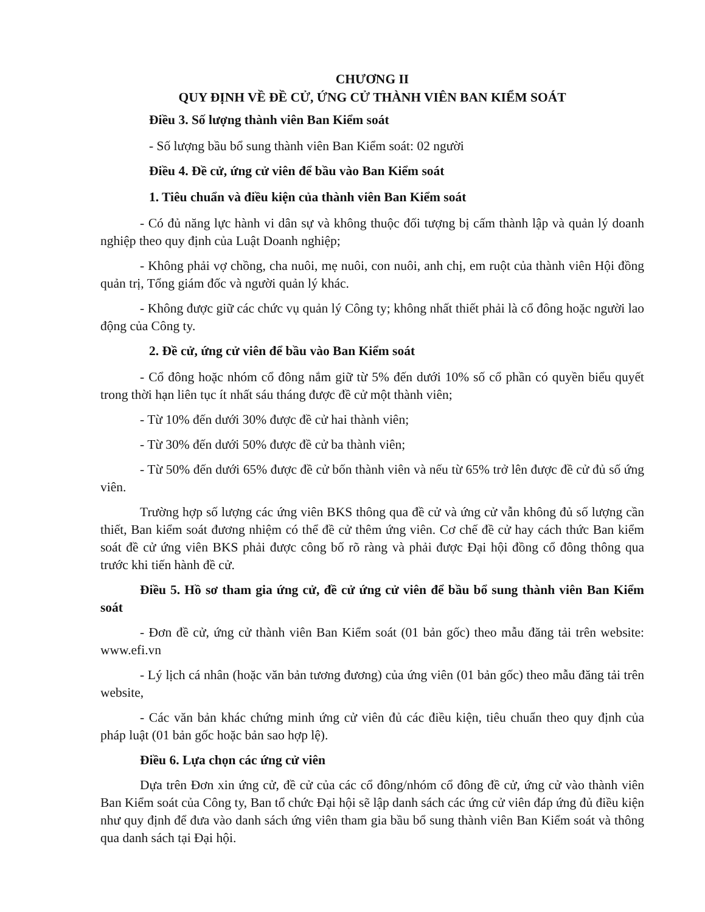CHƯƠNG II
QUY ĐỊNH VỀ ĐỀ CỬ, ỨNG CỬ THÀNH VIÊN BAN KIỂM SOÁT
Điều 3. Số lượng thành viên Ban Kiểm soát
- Số lượng bầu bổ sung thành viên Ban Kiểm soát: 02 người
Điều 4. Đề cử, ứng cử viên để bầu vào Ban Kiểm soát
1. Tiêu chuẩn và điều kiện của thành viên Ban Kiểm soát
- Có đủ năng lực hành vi dân sự và không thuộc đối tượng bị cấm thành lập và quản lý doanh nghiệp theo quy định của Luật Doanh nghiệp;
- Không phải vợ chồng, cha nuôi, mẹ nuôi, con nuôi, anh chị, em ruột của thành viên Hội đồng quản trị, Tổng giám đốc và người quản lý khác.
- Không được giữ các chức vụ quản lý Công ty; không nhất thiết phải là cổ đông hoặc người lao động của Công ty.
2. Đề cử, ứng cử viên để bầu vào Ban Kiểm soát
- Cổ đông hoặc nhóm cổ đông nắm giữ từ 5% đến dưới 10% số cổ phần có quyền biểu quyết trong thời hạn liên tục ít nhất sáu tháng được đề cử một thành viên;
- Từ 10% đến dưới 30% được đề cử hai thành viên;
- Từ 30% đến dưới 50% được đề cử ba thành viên;
- Từ 50% đến dưới 65% được đề cử bốn thành viên và nếu từ 65% trở lên được đề cử đủ số ứng viên.
Trường hợp số lượng các ứng viên BKS thông qua đề cử và ứng cử vẫn không đủ số lượng cần thiết, Ban kiểm soát đương nhiệm có thể đề cử thêm ứng viên. Cơ chế đề cử hay cách thức Ban kiểm soát đề cử ứng viên BKS phải được công bố rõ ràng và phải được Đại hội đồng cổ đông thông qua trước khi tiến hành đề cử.
Điều 5. Hồ sơ tham gia ứng cử, đề cử ứng cử viên để bầu bổ sung thành viên Ban Kiểm soát
- Đơn đề cử, ứng cử thành viên Ban Kiểm soát (01 bản gốc) theo mẫu đăng tải trên website: www.efi.vn
- Lý lịch cá nhân (hoặc văn bản tương đương) của ứng viên (01 bản gốc) theo mẫu đăng tải trên website,
- Các văn bản khác chứng minh ứng cử viên đủ các điều kiện, tiêu chuẩn theo quy định của pháp luật (01 bản gốc hoặc bản sao hợp lệ).
Điều 6. Lựa chọn các ứng cử viên
Dựa trên Đơn xin ứng cử, đề cử của các cổ đông/nhóm cổ đông đề cử, ứng cử vào thành viên Ban Kiểm soát của Công ty, Ban tổ chức Đại hội sẽ lập danh sách các ứng cử viên đáp ứng đủ điều kiện như quy định để đưa vào danh sách ứng viên tham gia bầu bổ sung thành viên Ban Kiểm soát và thông qua danh sách tại Đại hội.